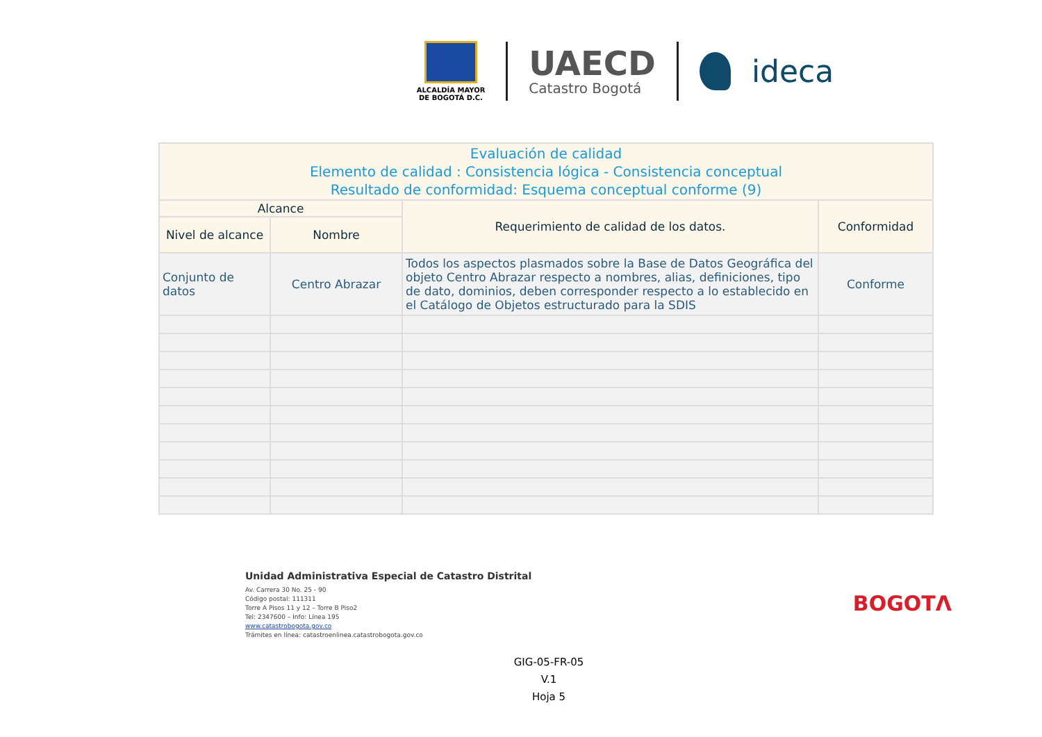ALCALDÍA MAYOR
DE BOGOTÁ D.C.
UAECD
Catastro Bogotá
ideca
| Evaluación de calidad Elemento de calidad : Consistencia lógica - Consistencia conceptual Resultado de conformidad: Esquema conceptual conforme (9) | | | |
| --- | --- | --- | --- |
| Alcance | | Requerimiento de calidad de los datos. | Conformidad |
| Nivel de alcance | Nombre | | |
| Conjunto de datos | Centro Abrazar | Todos los aspectos plasmados sobre la Base de Datos Geográfica del objeto Centro Abrazar respecto a nombres, alias, definiciones, tipo de dato, dominios, deben corresponder respecto a lo establecido en el Catálogo de Objetos estructurado para la SDIS | Conforme |
Unidad Administrativa Especial de Catastro Distrital
Av. Carrera 30 No. 25 - 90
Código postal: 111311
Torre A Pisos 11 y 12 – Torre B Piso2
Tel: 2347600 – Info: Línea 195
www.catastrobogota.gov.co
Trámites en línea: catastroenlinea.catastrobogota.gov.co
BOGOTΛ
GIG-05-FR-05
V.1
Hoja 5